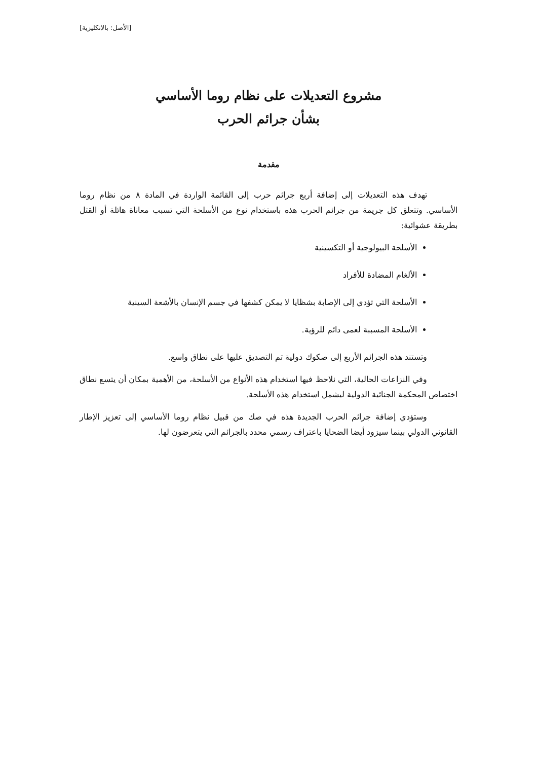[الأصل: بالانكليزية]
مشروع التعديلات على نظام روما الأساسي
بشأن جرائم الحرب
مقدمة
تهدف هذه التعديلات إلى إضافة أربع جرائم حرب إلى القائمة الواردة في المادة ٨ من نظام روما الأساسي. وتتعلق كل جريمة من جرائم الحرب هذه باستخدام نوع من الأسلحة التي تسبب معاناة هائلة أو القتل بطريقة عشوائية:
الأسلحة البيولوجية أو التكسينية
الألغام المضادة للأفراد
الأسلحة التي تؤدي إلى الإصابة بشظايا لا يمكن كشفها في جسم الإنسان بالأشعة السينية
الأسلحة المسببة لعمى دائم للرؤية.
وتستند هذه الجرائم الأربع إلى صكوك دولية تم التصديق عليها على نطاق واسع.
وفي النزاعات الحالية، التي نلاحظ فيها استخدام هذه الأنواع من الأسلحة، من الأهمية بمكان أن يتسع نطاق اختصاص المحكمة الجنائية الدولية ليشمل استخدام هذه الأسلحة.
وستؤدي إضافة جرائم الحرب الجديدة هذه في صك من قبيل نظام روما الأساسي إلى تعزيز الإطار القانوني الدولي بينما سيزود أيضا الضحايا باعتراف رسمي محدد بالجرائم التي يتعرضون لها.